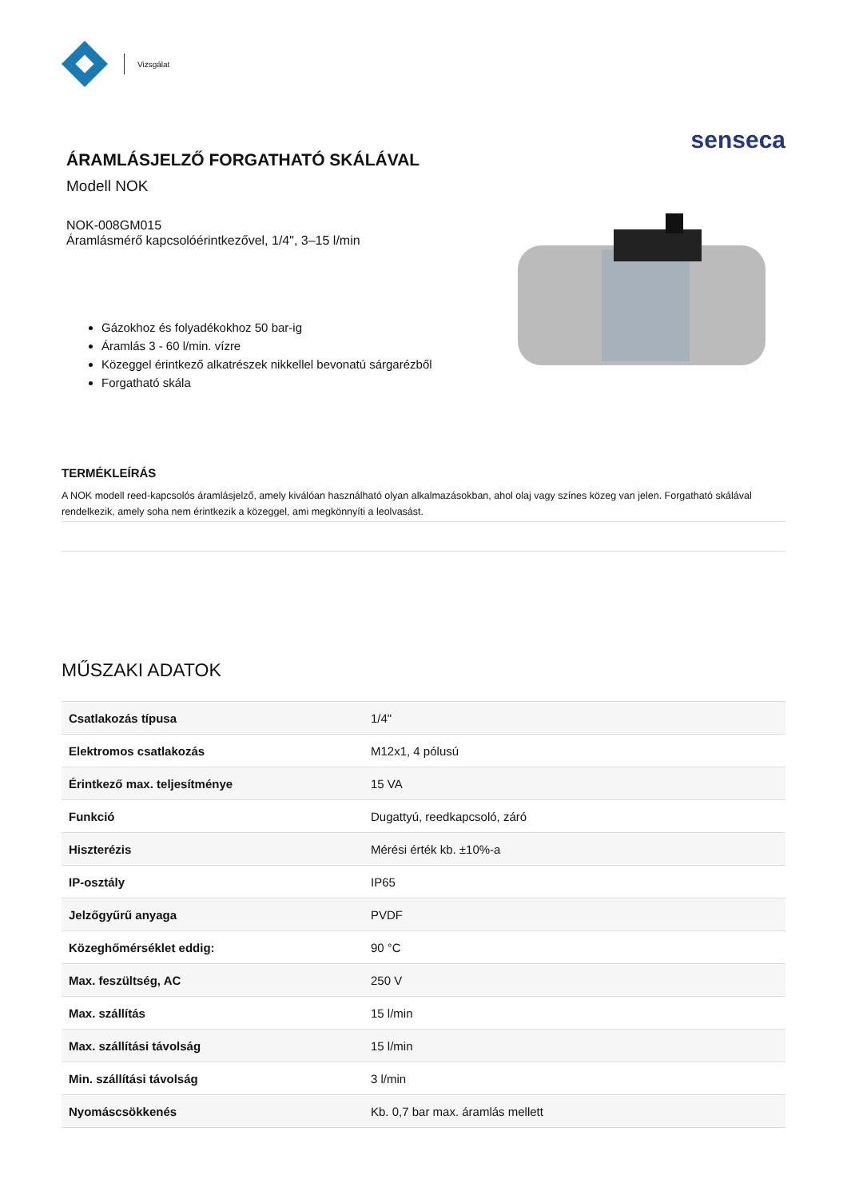Vizsgálat
ÁRAMLÁSJELZŐ FORGATHATÓ SKÁLÁVAL
Modell NOK
NOK-008GM015
Áramlásmérő kapcsolóérintkezővel, 1/4", 3–15 l/min
Gázokhoz és folyadékokhoz 50 bar-ig
Áramlás 3 - 60 l/min. vízre
Közeggel érintkező alkatrészek nikkellel bevonatú sárgarézből
Forgatható skála
senseca
TERMÉKLEÍRÁS
A NOK modell reed-kapcsolós áramlásjelző, amely kiválóan használható olyan alkalmazásokban, ahol olaj vagy színes közeg van jelen. Forgatható skálával rendelkezik, amely soha nem érintkezik a közeggel, ami megkönnyíti a leolvasást.
MŰSZAKI ADATOK
| Csatlakozás típusa | 1/4" |
| Elektromos csatlakozás | M12x1, 4 pólusú |
| Érintkező max. teljesítménye | 15 VA |
| Funkció | Dugattyú, reedkapcsoló, záró |
| Hiszterézis | Mérési érték kb. ±10%-a |
| IP-osztály | IP65 |
| Jelzőgyűrű anyaga | PVDF |
| Közeghőmérséklet eddig: | 90 °C |
| Max. feszültség, AC | 250 V |
| Max. szállítás | 15 l/min |
| Max. szállítási távolság | 15 l/min |
| Min. szállítási távolság | 3 l/min |
| Nyomáscsökkenés | Kb. 0,7 bar max. áramlás mellett |